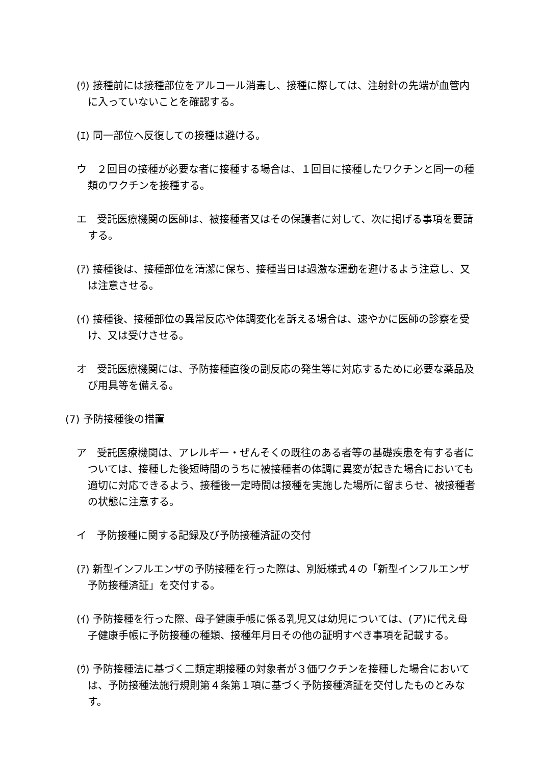(ｳ) 接種前には接種部位をアルコール消毒し、接種に際しては、注射針の先端が血管内に入っていないことを確認する。
(ｴ) 同一部位へ反復しての接種は避ける。
ウ　２回目の接種が必要な者に接種する場合は、１回目に接種したワクチンと同一の種類のワクチンを接種する。
エ　受託医療機関の医師は、被接種者又はその保護者に対して、次に掲げる事項を要請する。
(ｱ) 接種後は、接種部位を清潔に保ち、接種当日は過激な運動を避けるよう注意し、又は注意させる。
(ｲ) 接種後、接種部位の異常反応や体調変化を訴える場合は、速やかに医師の診察を受け、又は受けさせる。
オ　受託医療機関には、予防接種直後の副反応の発生等に対応するために必要な薬品及び用具等を備える。
(7) 予防接種後の措置
ア　受託医療機関は、アレルギー・ぜんそくの既往のある者等の基礎疾患を有する者については、接種した後短時間のうちに被接種者の体調に異変が起きた場合においても適切に対応できるよう、接種後一定時間は接種を実施した場所に留まらせ、被接種者の状態に注意する。
イ　予防接種に関する記録及び予防接種済証の交付
(ｱ) 新型インフルエンザの予防接種を行った際は、別紙様式４の「新型インフルエンザ予防接種済証」を交付する。
(ｲ) 予防接種を行った際、母子健康手帳に係る乳児又は幼児については、(ア)に代え母子健康手帳に予防接種の種類、接種年月日その他の証明すべき事項を記載する。
(ｳ) 予防接種法に基づく二類定期接種の対象者が３価ワクチンを接種した場合においては、予防接種法施行規則第４条第１項に基づく予防接種済証を交付したものとみなす。